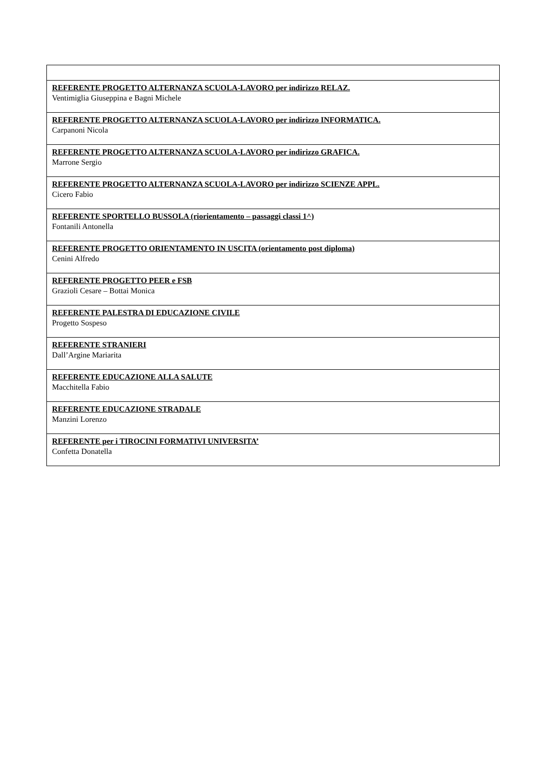| REFERENTE PROGETTO ALTERNANZA SCUOLA-LAVORO per indirizzo RELAZ. Ventimiglia Giuseppina e Bagni Michele |
| REFERENTE PROGETTO ALTERNANZA SCUOLA-LAVORO per indirizzo INFORMATICA. Carpanoni Nicola |
| REFERENTE PROGETTO ALTERNANZA SCUOLA-LAVORO per indirizzo GRAFICA. Marrone Sergio |
| REFERENTE PROGETTO ALTERNANZA SCUOLA-LAVORO per indirizzo SCIENZE APPL. Cicero Fabio |
| REFERENTE SPORTELLO BUSSOLA (riorientamento – passaggi classi 1^) Fontanili Antonella |
| REFERENTE PROGETTO ORIENTAMENTO IN USCITA (orientamento post diploma) Cenini Alfredo |
| REFERENTE PROGETTO PEER e FSB Grazioli Cesare – Bottai Monica |
| REFERENTE PALESTRA DI EDUCAZIONE CIVILE Progetto Sospeso |
| REFERENTE STRANIERI Dall’Argine Mariarita |
| REFERENTE EDUCAZIONE ALLA SALUTE Macchitella Fabio |
| REFERENTE EDUCAZIONE STRADALE Manzini Lorenzo |
| REFERENTE per i TIROCINI FORMATIVI UNIVERSITA’ Confetta Donatella |